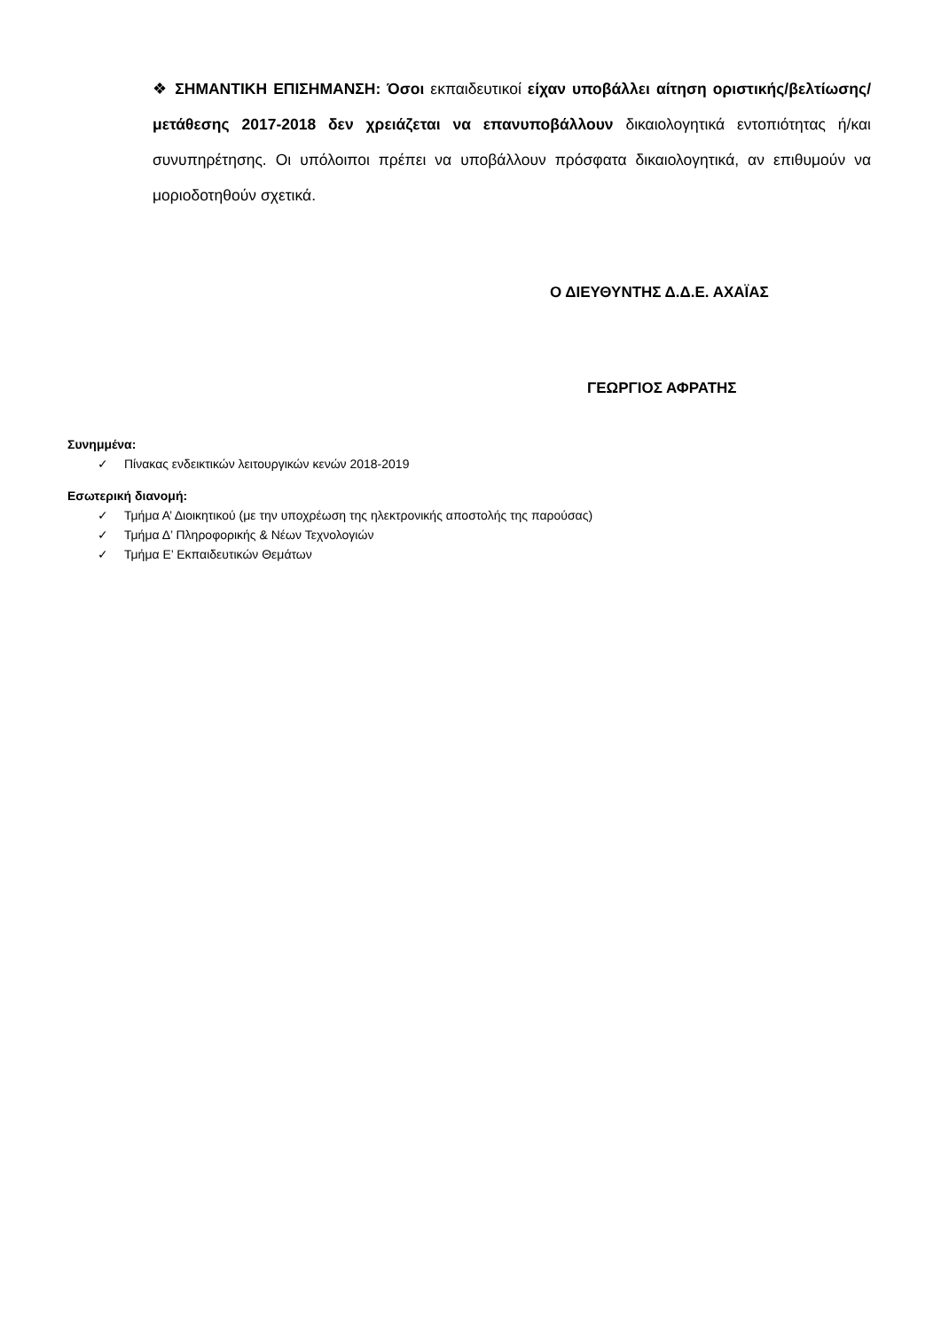❖ ΣΗΜΑΝΤΙΚΗ ΕΠΙΣΗΜΑΝΣΗ: Όσοι εκπαιδευτικοί είχαν υποβάλλει αίτηση οριστικής/βελτίωσης/μετάθεσης 2017-2018 δεν χρειάζεται να επανυποβάλλουν δικαιολογητικά εντοπιότητας ή/και συνυπηρέτησης. Οι υπόλοιποι πρέπει να υποβάλλουν πρόσφατα δικαιολογητικά, αν επιθυμούν να μοριοδοτηθούν σχετικά.
Ο ΔΙΕΥΘΥΝΤΗΣ Δ.Δ.Ε. ΑΧΑΪΑΣ
ΓΕΩΡΓΙΟΣ ΑΦΡΑΤΗΣ
Συνημμένα:
✓ Πίνακας ενδεικτικών λειτουργικών κενών 2018-2019
Εσωτερική διανομή:
✓ Τμήμα Α’ Διοικητικού (με την υποχρέωση της ηλεκτρονικής αποστολής της παρούσας)
✓ Τμήμα Δ’ Πληροφορικής & Νέων Τεχνολογιών
✓ Τμήμα Ε’ Εκπαιδευτικών Θεμάτων